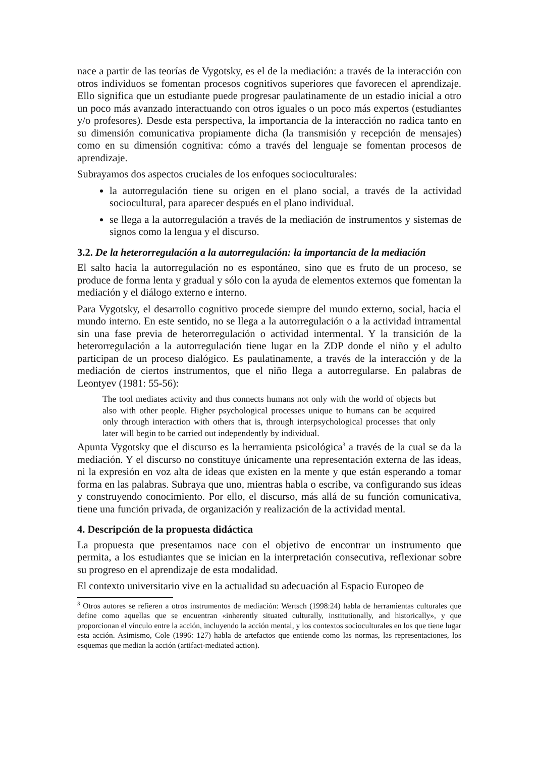nace a partir de las teorías de Vygotsky, es el de la mediación: a través de la interacción con otros individuos se fomentan procesos cognitivos superiores que favorecen el aprendizaje. Ello significa que un estudiante puede progresar paulatinamente de un estadio inicial a otro un poco más avanzado interactuando con otros iguales o un poco más expertos (estudiantes y/o profesores). Desde esta perspectiva, la importancia de la interacción no radica tanto en su dimensión comunicativa propiamente dicha (la transmisión y recepción de mensajes) como en su dimensión cognitiva: cómo a través del lenguaje se fomentan procesos de aprendizaje.
Subrayamos dos aspectos cruciales de los enfoques socioculturales:
la autorregulación tiene su origen en el plano social, a través de la actividad sociocultural, para aparecer después en el plano individual.
se llega a la autorregulación a través de la mediación de instrumentos y sistemas de signos como la lengua y el discurso.
3.2. De la heterorregulación a la autorregulación: la importancia de la mediación
El salto hacia la autorregulación no es espontáneo, sino que es fruto de un proceso, se produce de forma lenta y gradual y sólo con la ayuda de elementos externos que fomentan la mediación y el diálogo externo e interno.
Para Vygotsky, el desarrollo cognitivo procede siempre del mundo externo, social, hacia el mundo interno. En este sentido, no se llega a la autorregulación o a la actividad intramental sin una fase previa de heterorregulación o actividad intermental. Y la transición de la heterorregulación a la autorregulación tiene lugar en la ZDP donde el niño y el adulto participan de un proceso dialógico. Es paulatinamente, a través de la interacción y de la mediación de ciertos instrumentos, que el niño llega a autorregularse. En palabras de Leontyev (1981: 55-56):
The tool mediates activity and thus connects humans not only with the world of objects but also with other people. Higher psychological processes unique to humans can be acquired only through interaction with others that is, through interpsychological processes that only later will begin to be carried out independently by individual.
Apunta Vygotsky que el discurso es la herramienta psicológica<sup>3</sup> a través de la cual se da la mediación. Y el discurso no constituye únicamente una representación externa de las ideas, ni la expresión en voz alta de ideas que existen en la mente y que están esperando a tomar forma en las palabras. Subraya que uno, mientras habla o escribe, va configurando sus ideas y construyendo conocimiento. Por ello, el discurso, más allá de su función comunicativa, tiene una función privada, de organización y realización de la actividad mental.
4. Descripción de la propuesta didáctica
La propuesta que presentamos nace con el objetivo de encontrar un instrumento que permita, a los estudiantes que se inician en la interpretación consecutiva, reflexionar sobre su progreso en el aprendizaje de esta modalidad.
El contexto universitario vive en la actualidad su adecuación al Espacio Europeo de
<sup>3</sup> Otros autores se refieren a otros instrumentos de mediación: Wertsch (1998:24) habla de herramientas culturales que define como aquellas que se encuentran «inherently situated culturally, institutionally, and historically», y que proporcionan el vínculo entre la acción, incluyendo la acción mental, y los contextos socioculturales en los que tiene lugar esta acción. Asimismo, Cole (1996: 127) habla de artefactos que entiende como las normas, las representaciones, los esquemas que median la acción (artifact-mediated action).